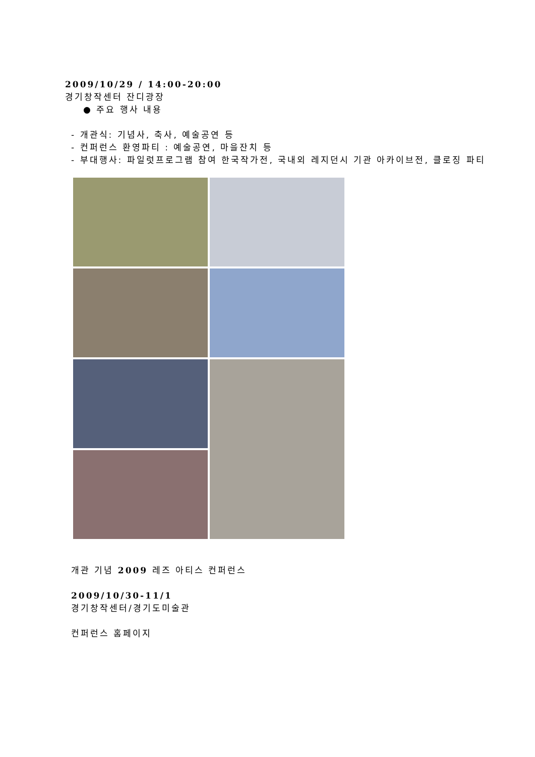2009/10/29 / 14:00-20:00
경기창작센터 잔디광장
● 주요 행사 내용
- 개관식: 기념사, 축사, 예술공연 등
- 컨퍼런스 환영파티 : 예술공연, 마을잔치 등
- 부대행사: 파일럿프로그램 참여 한국작가전, 국내외 레지던시 기관 아카이브전, 클로징 파티
개관 기념 2009 레즈 아티스 컨퍼런스
2009/10/30-11/1
경기창작센터/경기도미술관
컨퍼런스 홈페이지